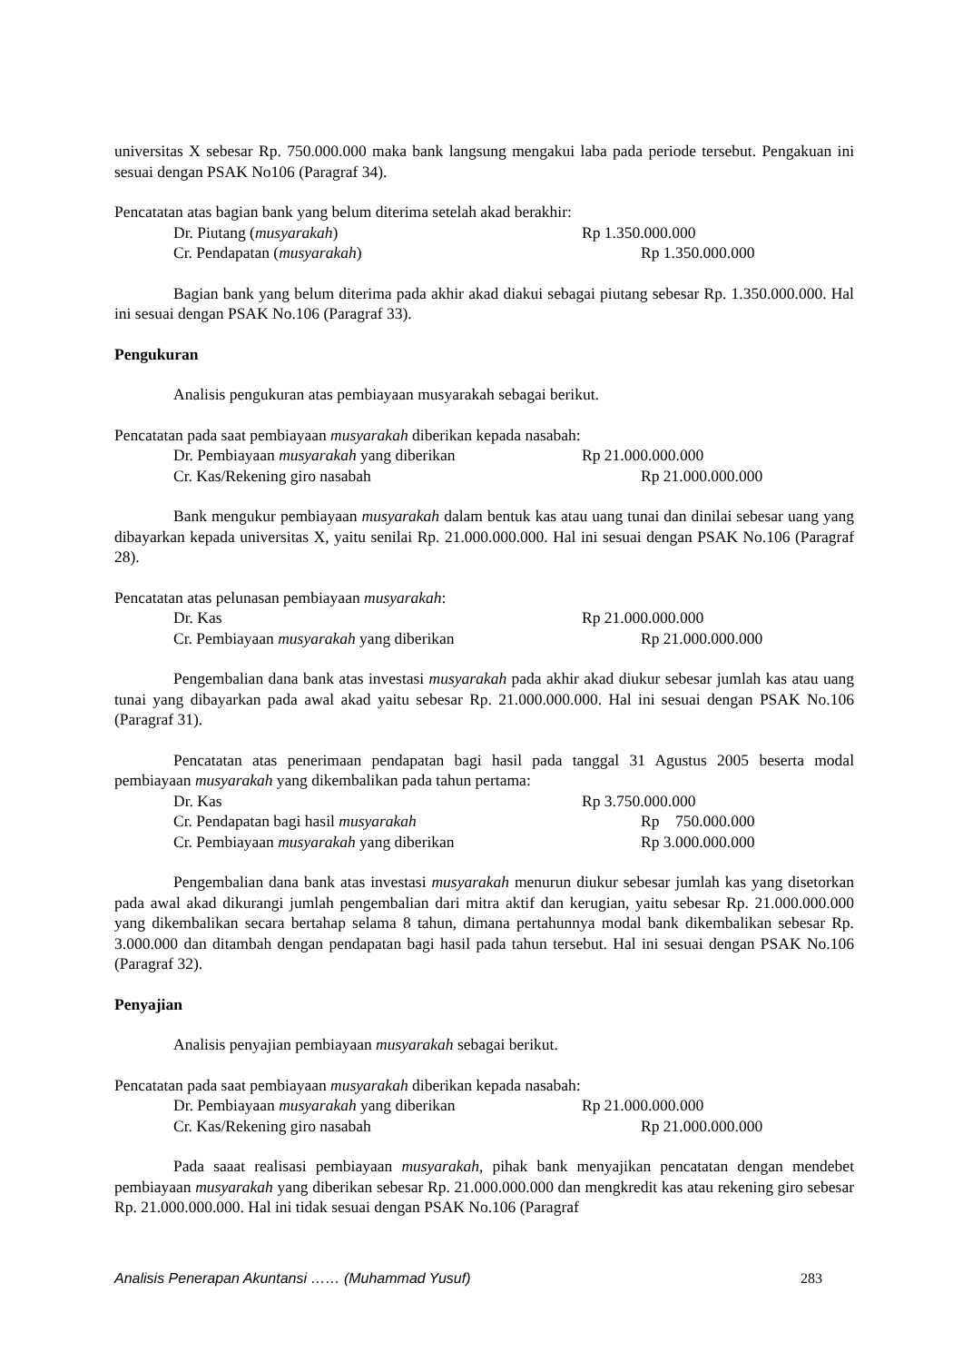universitas X sebesar Rp. 750.000.000 maka bank langsung mengakui laba pada periode tersebut. Pengakuan ini sesuai dengan PSAK No106 (Paragraf 34).
Pencatatan atas bagian bank yang belum diterima setelah akad berakhir:
Dr. Piutang (musyarakah) Rp 1.350.000.000
Cr. Pendapatan (musyarakah) Rp 1.350.000.000
Bagian bank yang belum diterima pada akhir akad diakui sebagai piutang sebesar Rp. 1.350.000.000. Hal ini sesuai dengan PSAK No.106 (Paragraf 33).
Pengukuran
Analisis pengukuran atas pembiayaan musyarakah sebagai berikut.
Pencatatan pada saat pembiayaan musyarakah diberikan kepada nasabah:
Dr. Pembiayaan musyarakah yang diberikan Rp 21.000.000.000
Cr. Kas/Rekening giro nasabah Rp 21.000.000.000
Bank mengukur pembiayaan musyarakah dalam bentuk kas atau uang tunai dan dinilai sebesar uang yang dibayarkan kepada universitas X, yaitu senilai Rp. 21.000.000.000. Hal ini sesuai dengan PSAK No.106 (Paragraf 28).
Pencatatan atas pelunasan pembiayaan musyarakah:
Dr. Kas Rp 21.000.000.000
Cr. Pembiayaan musyarakah yang diberikan Rp 21.000.000.000
Pengembalian dana bank atas investasi musyarakah pada akhir akad diukur sebesar jumlah kas atau uang tunai yang dibayarkan pada awal akad yaitu sebesar Rp. 21.000.000.000. Hal ini sesuai dengan PSAK No.106 (Paragraf 31).
Pencatatan atas penerimaan pendapatan bagi hasil pada tanggal 31 Agustus 2005 beserta modal pembiayaan musyarakah yang dikembalikan pada tahun pertama:
Dr. Kas Rp 3.750.000.000
Cr. Pendapatan bagi hasil musyarakah Rp 750.000.000
Cr. Pembiayaan musyarakah yang diberikan Rp 3.000.000.000
Pengembalian dana bank atas investasi musyarakah menurun diukur sebesar jumlah kas yang disetorkan pada awal akad dikurangi jumlah pengembalian dari mitra aktif dan kerugian, yaitu sebesar Rp. 21.000.000.000 yang dikembalikan secara bertahap selama 8 tahun, dimana pertahunnya modal bank dikembalikan sebesar Rp. 3.000.000 dan ditambah dengan pendapatan bagi hasil pada tahun tersebut. Hal ini sesuai dengan PSAK No.106 (Paragraf 32).
Penyajian
Analisis penyajian pembiayaan musyarakah sebagai berikut.
Pencatatan pada saat pembiayaan musyarakah diberikan kepada nasabah:
Dr. Pembiayaan musyarakah yang diberikan Rp 21.000.000.000
Cr. Kas/Rekening giro nasabah Rp 21.000.000.000
Pada saaat realisasi pembiayaan musyarakah, pihak bank menyajikan pencatatan dengan mendebet pembiayaan musyarakah yang diberikan sebesar Rp. 21.000.000.000 dan mengkredit kas atau rekening giro sebesar Rp. 21.000.000.000. Hal ini tidak sesuai dengan PSAK No.106 (Paragraf
Analisis Penerapan Akuntansi …… (Muhammad Yusuf) 283